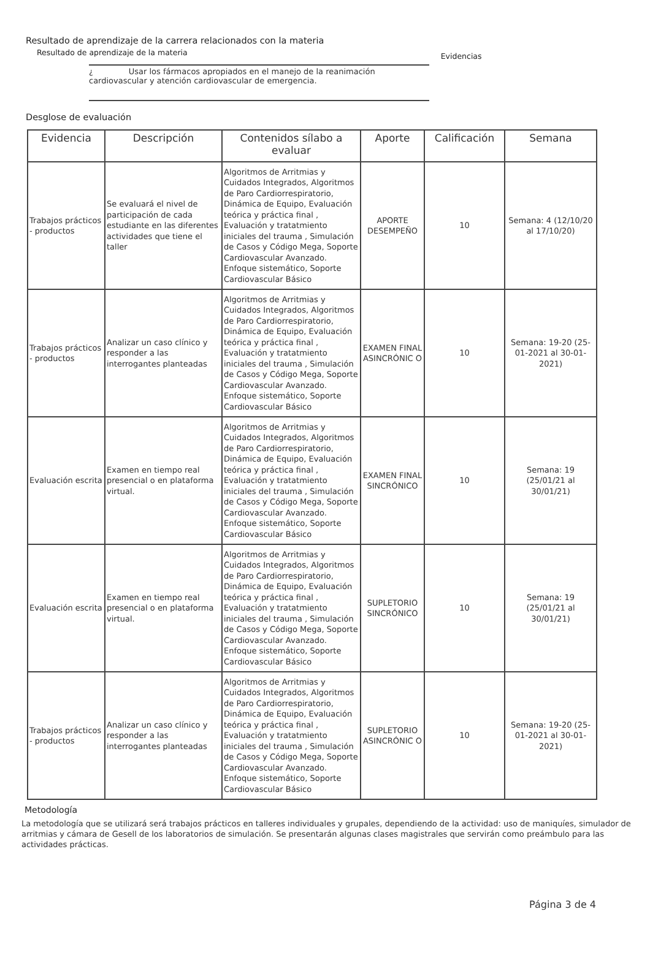Resultado de aprendizaje de la carrera relacionados con la materia
Resultado de aprendizaje de la materia Evidencias
¿ Usar los fármacos apropiados en el manejo de la reanimación cardiovascular y atención cardiovascular de emergencia.
Desglose de evaluación
| Evidencia | Descripción | Contenidos sílabo a evaluar | Aporte | Calificación | Semana |
| --- | --- | --- | --- | --- | --- |
| Trabajos prácticos - productos | Se evaluará el nivel de participación de cada estudiante en las diferentes actividades que tiene el taller | Algoritmos de Arritmias y Cuidados Integrados, Algoritmos de Paro Cardiorrespiratorio, Dinámica de Equipo, Evaluación teórica y práctica final , Evaluación y tratatmiento iniciales del trauma , Simulación de Casos y Código Mega, Soporte Cardiovascular Avanzado. Enfoque sistemático, Soporte Cardiovascular Básico | APORTE DESEMPEÑO | 10 | Semana: 4 (12/10/20 al 17/10/20) |
| Trabajos prácticos - productos | Analizar un caso clínico y responder a las interrogantes planteadas | Algoritmos de Arritmias y Cuidados Integrados, Algoritmos de Paro Cardiorrespiratorio, Dinámica de Equipo, Evaluación teórica y práctica final , Evaluación y tratatmiento iniciales del trauma , Simulación de Casos y Código Mega, Soporte Cardiovascular Avanzado. Enfoque sistemático, Soporte Cardiovascular Básico | EXAMEN FINAL ASINCRÓNIC O | 10 | Semana: 19-20 (25-01-2021 al 30-01-2021) |
| Evaluación escrita | Examen en tiempo real presencial o en plataforma virtual. | Algoritmos de Arritmias y Cuidados Integrados, Algoritmos de Paro Cardiorrespiratorio, Dinámica de Equipo, Evaluación teórica y práctica final , Evaluación y tratatmiento iniciales del trauma , Simulación de Casos y Código Mega, Soporte Cardiovascular Avanzado. Enfoque sistemático, Soporte Cardiovascular Básico | EXAMEN FINAL SINCRÓNICO | 10 | Semana: 19 (25/01/21 al 30/01/21) |
| Evaluación escrita | Examen en tiempo real presencial o en plataforma virtual. | Algoritmos de Arritmias y Cuidados Integrados, Algoritmos de Paro Cardiorrespiratorio, Dinámica de Equipo, Evaluación teórica y práctica final , Evaluación y tratatmiento iniciales del trauma , Simulación de Casos y Código Mega, Soporte Cardiovascular Avanzado. Enfoque sistemático, Soporte Cardiovascular Básico | SUPLETORIO SINCRÓNICO | 10 | Semana: 19 (25/01/21 al 30/01/21) |
| Trabajos prácticos - productos | Analizar un caso clínico y responder a las interrogantes planteadas | Algoritmos de Arritmias y Cuidados Integrados, Algoritmos de Paro Cardiorrespiratorio, Dinámica de Equipo, Evaluación teórica y práctica final , Evaluación y tratatmiento iniciales del trauma , Simulación de Casos y Código Mega, Soporte Cardiovascular Avanzado. Enfoque sistemático, Soporte Cardiovascular Básico | SUPLETORIO ASINCRÓNIC O | 10 | Semana: 19-20 (25-01-2021 al 30-01-2021) |
Metodología
La metodología que se utilizará será trabajos prácticos en talleres individuales y grupales, dependiendo de la actividad: uso de maniquíes, simulador de arritmias y cámara de Gesell de los laboratorios de simulación. Se presentarán algunas clases magistrales que servirán como preámbulo para las actividades prácticas.
Página 3 de 4